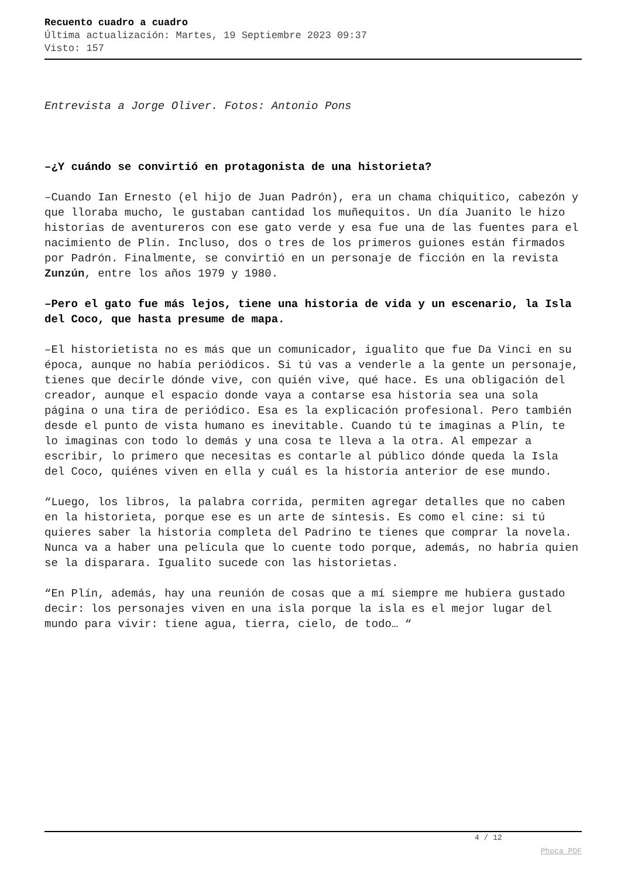Recuento cuadro a cuadro
Última actualización: Martes, 19 Septiembre 2023 09:37
Visto: 157
Entrevista a Jorge Oliver. Fotos: Antonio Pons
–¿Y cuándo se convirtió en protagonista de una historieta?
–Cuando Ian Ernesto (el hijo de Juan Padrón), era un chama chiquitico, cabezón y que lloraba mucho, le gustaban cantidad los muñequitos. Un día Juanito le hizo historias de aventureros con ese gato verde y esa fue una de las fuentes para el nacimiento de Plín. Incluso, dos o tres de los primeros guiones están firmados por Padrón. Finalmente, se convirtió en un personaje de ficción en la revista Zunzún, entre los años 1979 y 1980.
–Pero el gato fue más lejos, tiene una historia de vida y un escenario, la Isla del Coco, que hasta presume de mapa.
–El historietista no es más que un comunicador, igualito que fue Da Vinci en su época, aunque no había periódicos. Si tú vas a venderle a la gente un personaje, tienes que decirle dónde vive, con quién vive, qué hace. Es una obligación del creador, aunque el espacio donde vaya a contarse esa historia sea una sola página o una tira de periódico. Esa es la explicación profesional. Pero también desde el punto de vista humano es inevitable. Cuando tú te imaginas a Plín, te lo imaginas con todo lo demás y una cosa te lleva a la otra. Al empezar a escribir, lo primero que necesitas es contarle al público dónde queda la Isla del Coco, quiénes viven en ella y cuál es la historia anterior de ese mundo.
“Luego, los libros, la palabra corrida, permiten agregar detalles que no caben en la historieta, porque ese es un arte de síntesis. Es como el cine: si tú quieres saber la historia completa del Padrino te tienes que comprar la novela. Nunca va a haber una película que lo cuente todo porque, además, no habría quien se la disparara. Igualito sucede con las historietas.
“En Plín, además, hay una reunión de cosas que a mí siempre me hubiera gustado decir: los personajes viven en una isla porque la isla es el mejor lugar del mundo para vivir: tiene agua, tierra, cielo, de todo… “
4 / 12
Phoca PDF